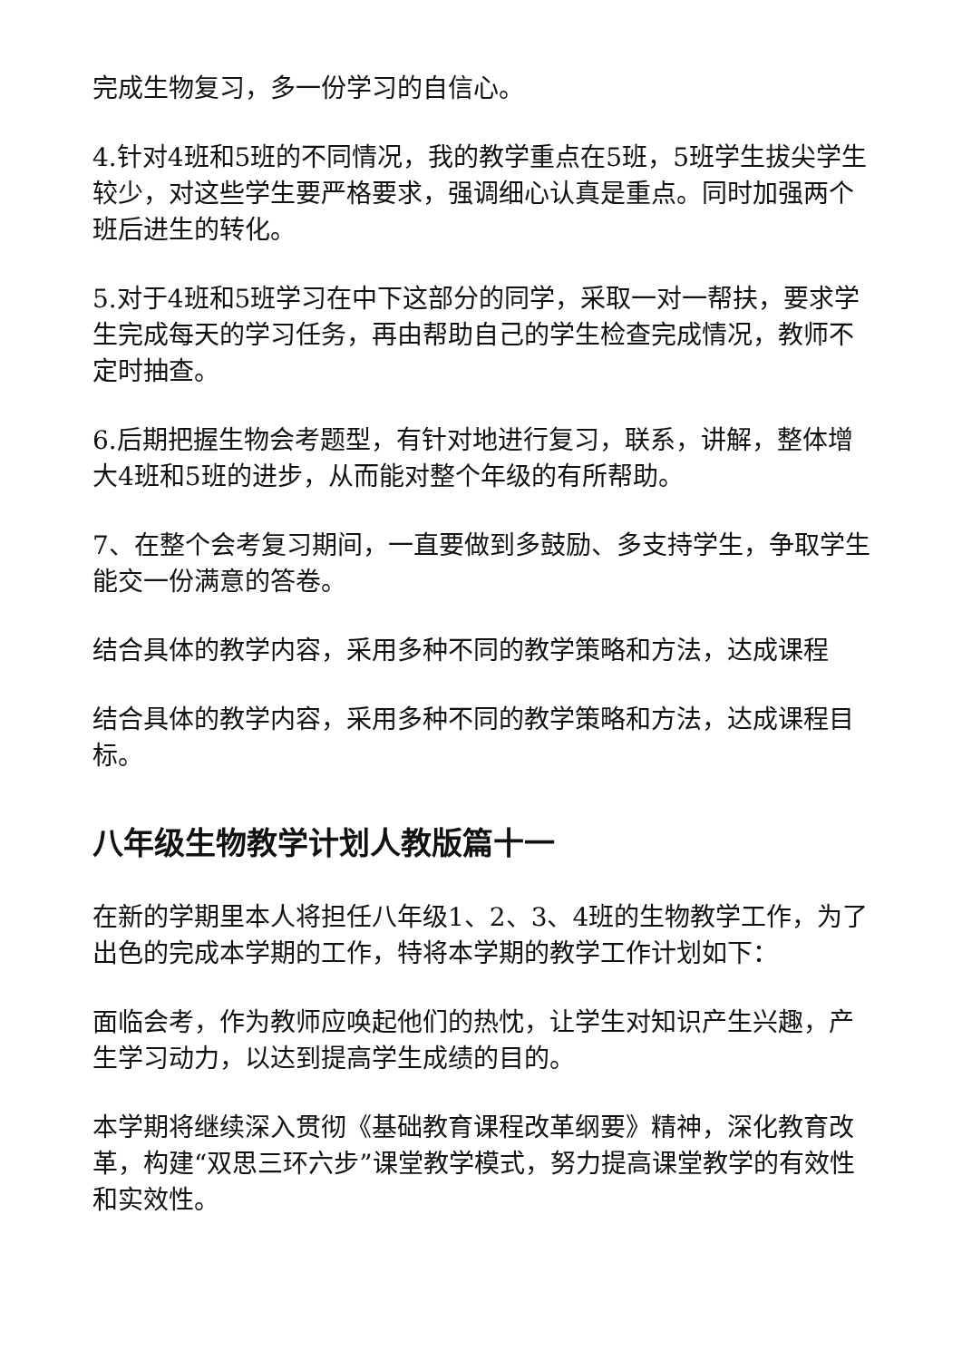完成生物复习，多一份学习的自信心。
4.针对4班和5班的不同情况，我的教学重点在5班，5班学生拔尖学生较少，对这些学生要严格要求，强调细心认真是重点。同时加强两个班后进生的转化。
5.对于4班和5班学习在中下这部分的同学，采取一对一帮扶，要求学生完成每天的学习任务，再由帮助自己的学生检查完成情况，教师不定时抽查。
6.后期把握生物会考题型，有针对地进行复习，联系，讲解，整体增大4班和5班的进步，从而能对整个年级的有所帮助。
7、在整个会考复习期间，一直要做到多鼓励、多支持学生，争取学生能交一份满意的答卷。
结合具体的教学内容，采用多种不同的教学策略和方法，达成课程
结合具体的教学内容，采用多种不同的教学策略和方法，达成课程目标。
八年级生物教学计划人教版篇十一
在新的学期里本人将担任八年级1、2、3、4班的生物教学工作，为了出色的完成本学期的工作，特将本学期的教学工作计划如下：
面临会考，作为教师应唤起他们的热忱，让学生对知识产生兴趣，产生学习动力，以达到提高学生成绩的目的。
本学期将继续深入贯彻《基础教育课程改革纲要》精神，深化教育改革，构建“双思三环六步”课堂教学模式，努力提高课堂教学的有效性和实效性。